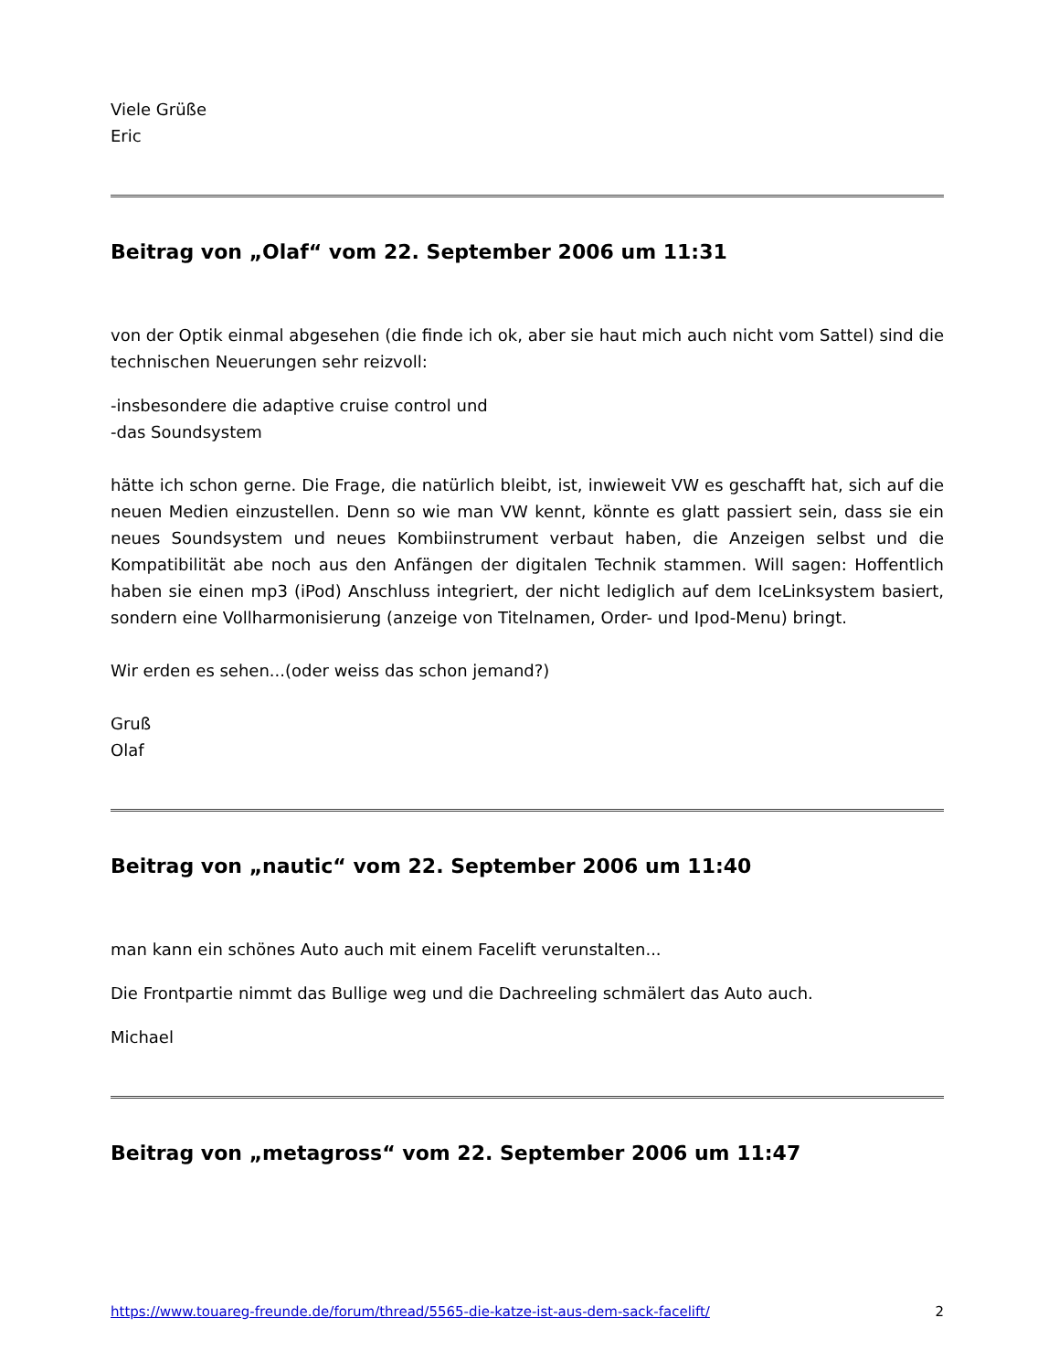Viele Grüße
Eric
Beitrag von „Olaf“ vom 22. September 2006 um 11:31
von der Optik einmal abgesehen (die finde ich ok, aber sie haut mich auch nicht vom Sattel) sind die technischen Neuerungen sehr reizvoll:
-insbesondere die adaptive cruise control und
-das Soundsystem
hätte ich schon gerne. Die Frage, die natürlich bleibt, ist, inwieweit VW es geschafft hat, sich auf die neuen Medien einzustellen. Denn so wie man VW kennt, könnte es glatt passiert sein, dass sie ein neues Soundsystem und neues Kombiinstrument verbaut haben, die Anzeigen selbst und die Kompatibilität abe noch aus den Anfängen der digitalen Technik stammen. Will sagen: Hoffentlich haben sie einen mp3 (iPod) Anschluss integriert, der nicht lediglich auf dem IceLinksystem basiert, sondern eine Vollharmonisierung (anzeige von Titelnamen, Order- und Ipod-Menu) bringt.
Wir erden es sehen...(oder weiss das schon jemand?)
Gruß
Olaf
Beitrag von „nautic“ vom 22. September 2006 um 11:40
man kann ein schönes Auto auch mit einem Facelift verunstalten...
Die Frontpartie nimmt das Bullige weg und die Dachreeling schmälert das Auto auch.
Michael
Beitrag von „metagross“ vom 22. September 2006 um 11:47
https://www.touareg-freunde.de/forum/thread/5565-die-katze-ist-aus-dem-sack-facelift/ 2